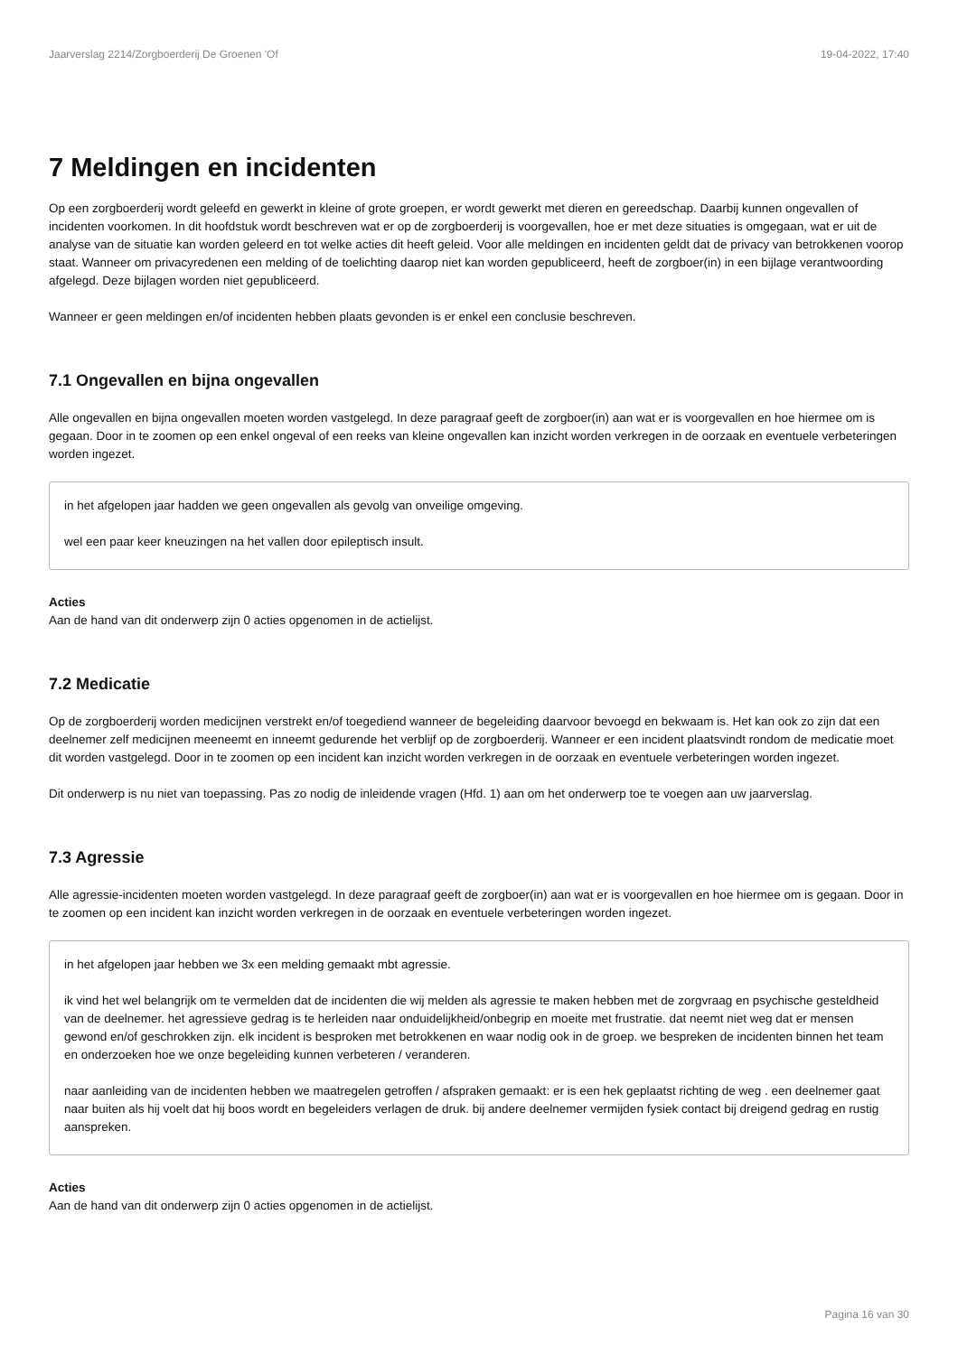Jaarverslag 2214/Zorgboerderij De Groenen 'Of 19-04-2022, 17:40
7 Meldingen en incidenten
Op een zorgboerderij wordt geleefd en gewerkt in kleine of grote groepen, er wordt gewerkt met dieren en gereedschap. Daarbij kunnen ongevallen of incidenten voorkomen. In dit hoofdstuk wordt beschreven wat er op de zorgboerderij is voorgevallen, hoe er met deze situaties is omgegaan, wat er uit de analyse van de situatie kan worden geleerd en tot welke acties dit heeft geleid. Voor alle meldingen en incidenten geldt dat de privacy van betrokkenen voorop staat. Wanneer om privacyredenen een melding of de toelichting daarop niet kan worden gepubliceerd, heeft de zorgboer(in) in een bijlage verantwoording afgelegd. Deze bijlagen worden niet gepubliceerd.
Wanneer er geen meldingen en/of incidenten hebben plaats gevonden is er enkel een conclusie beschreven.
7.1 Ongevallen en bijna ongevallen
Alle ongevallen en bijna ongevallen moeten worden vastgelegd. In deze paragraaf geeft de zorgboer(in) aan wat er is voorgevallen en hoe hiermee om is gegaan. Door in te zoomen op een enkel ongeval of een reeks van kleine ongevallen kan inzicht worden verkregen in de oorzaak en eventuele verbeteringen worden ingezet.
in het afgelopen jaar hadden we geen ongevallen als gevolg van onveilige omgeving.
wel een paar keer kneuzingen na het vallen door epileptisch insult.
Acties
Aan de hand van dit onderwerp zijn 0 acties opgenomen in de actielijst.
7.2 Medicatie
Op de zorgboerderij worden medicijnen verstrekt en/of toegediend wanneer de begeleiding daarvoor bevoegd en bekwaam is. Het kan ook zo zijn dat een deelnemer zelf medicijnen meeneemt en inneemt gedurende het verblijf op de zorgboerderij. Wanneer er een incident plaatsvindt rondom de medicatie moet dit worden vastgelegd. Door in te zoomen op een incident kan inzicht worden verkregen in de oorzaak en eventuele verbeteringen worden ingezet.
Dit onderwerp is nu niet van toepassing. Pas zo nodig de inleidende vragen (Hfd. 1) aan om het onderwerp toe te voegen aan uw jaarverslag.
7.3 Agressie
Alle agressie-incidenten moeten worden vastgelegd. In deze paragraaf geeft de zorgboer(in) aan wat er is voorgevallen en hoe hiermee om is gegaan. Door in te zoomen op een incident kan inzicht worden verkregen in de oorzaak en eventuele verbeteringen worden ingezet.
in het afgelopen jaar hebben we 3x een melding gemaakt mbt agressie.
ik vind het wel belangrijk om te vermelden dat de incidenten die wij melden als agressie te maken hebben met de zorgvraag en psychische gesteldheid van de deelnemer. het agressieve gedrag is te herleiden naar onduidelijkheid/onbegrip en moeite met frustratie. dat neemt niet weg dat er mensen gewond en/of geschrokken zijn. elk incident is besproken met betrokkenen en waar nodig ook in de groep. we bespreken de incidenten binnen het team en onderzoeken hoe we onze begeleiding kunnen verbeteren / veranderen.
naar aanleiding van de incidenten hebben we maatregelen getroffen / afspraken gemaakt: er is een hek geplaatst richting de weg . een deelnemer gaat naar buiten als hij voelt dat hij boos wordt en begeleiders verlagen de druk. bij andere deelnemer vermijden fysiek contact bij dreigend gedrag en rustig aanspreken.
Acties
Aan de hand van dit onderwerp zijn 0 acties opgenomen in de actielijst.
Pagina 16 van 30